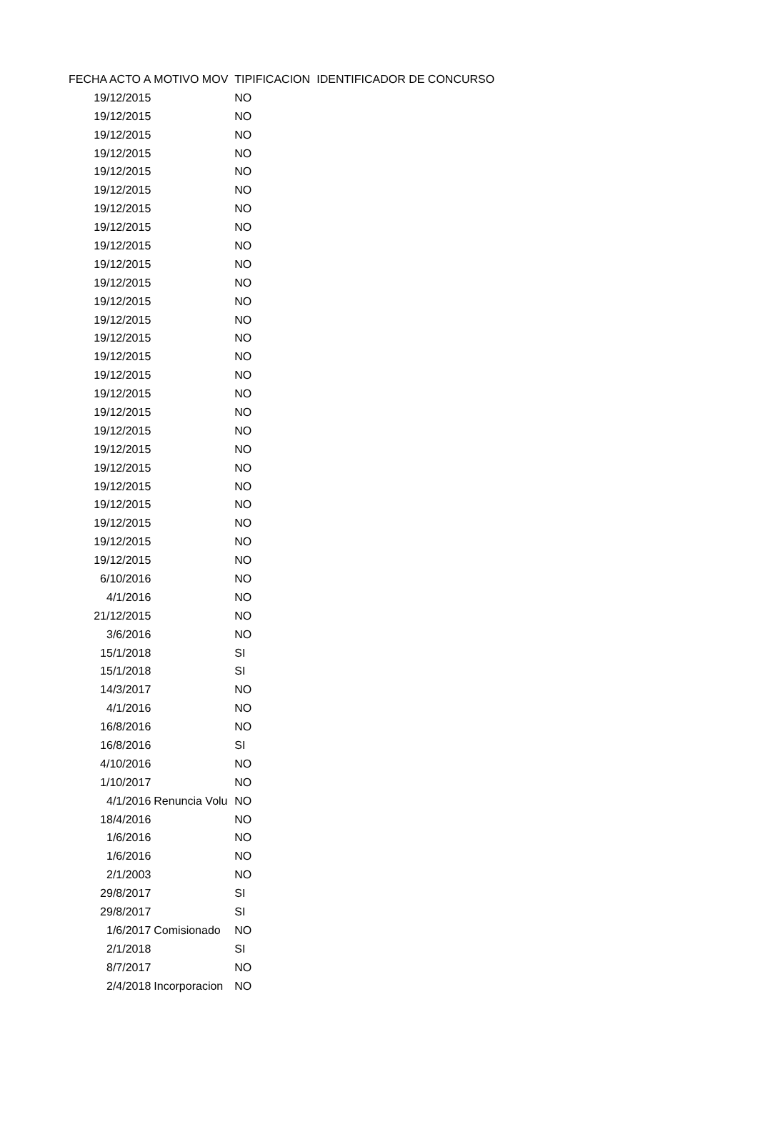| FECHA ACTO A | MOTIVO MOV | TIPIFICACION | IDENTIFICADOR DE CONCURSO |
| --- | --- | --- | --- |
| 19/12/2015 | | NO | |
| 19/12/2015 | | NO | |
| 19/12/2015 | | NO | |
| 19/12/2015 | | NO | |
| 19/12/2015 | | NO | |
| 19/12/2015 | | NO | |
| 19/12/2015 | | NO | |
| 19/12/2015 | | NO | |
| 19/12/2015 | | NO | |
| 19/12/2015 | | NO | |
| 19/12/2015 | | NO | |
| 19/12/2015 | | NO | |
| 19/12/2015 | | NO | |
| 19/12/2015 | | NO | |
| 19/12/2015 | | NO | |
| 19/12/2015 | | NO | |
| 19/12/2015 | | NO | |
| 19/12/2015 | | NO | |
| 19/12/2015 | | NO | |
| 19/12/2015 | | NO | |
| 19/12/2015 | | NO | |
| 19/12/2015 | | NO | |
| 19/12/2015 | | NO | |
| 19/12/2015 | | NO | |
| 19/12/2015 | | NO | |
| 19/12/2015 | | NO | |
| 6/10/2016 | | NO | |
| 4/1/2016 | | NO | |
| 21/12/2015 | | NO | |
| 3/6/2016 | | NO | |
| 15/1/2018 | | SI | |
| 15/1/2018 | | SI | |
| 14/3/2017 | | NO | |
| 4/1/2016 | | NO | |
| 16/8/2016 | | NO | |
| 16/8/2016 | | SI | |
| 4/10/2016 | | NO | |
| 1/10/2017 | | NO | |
| 4/1/2016 | Renuncia Volu | NO | |
| 18/4/2016 | | NO | |
| 1/6/2016 | | NO | |
| 1/6/2016 | | NO | |
| 2/1/2003 | | NO | |
| 29/8/2017 | | SI | |
| 29/8/2017 | | SI | |
| 1/6/2017 | Comisionado | NO | |
| 2/1/2018 | | SI | |
| 8/7/2017 | | NO | |
| 2/4/2018 | Incorporacion | NO | |